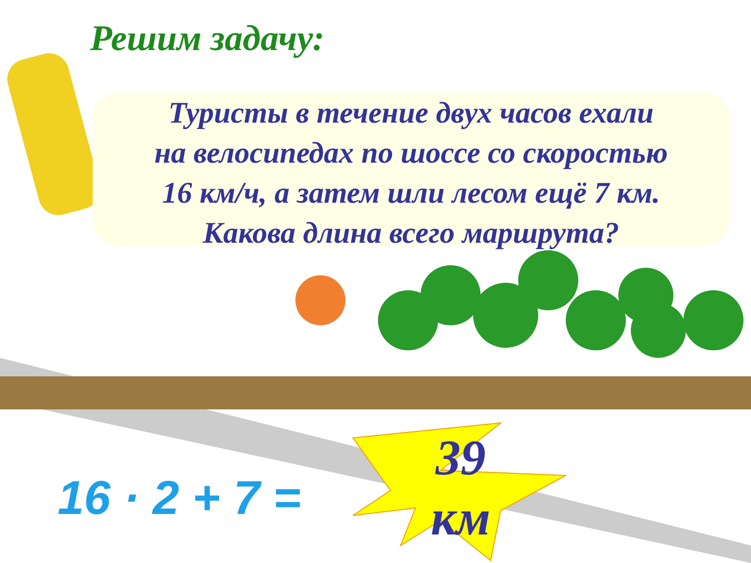Решим задачу:
Туристы в течение двух часов ехали
на велосипедах по шоссе со скоростью
16 км/ч, а затем шли лесом ещё 7 км.
Какова длина всего маршрута?
16 · 2 + 7 =
39
км